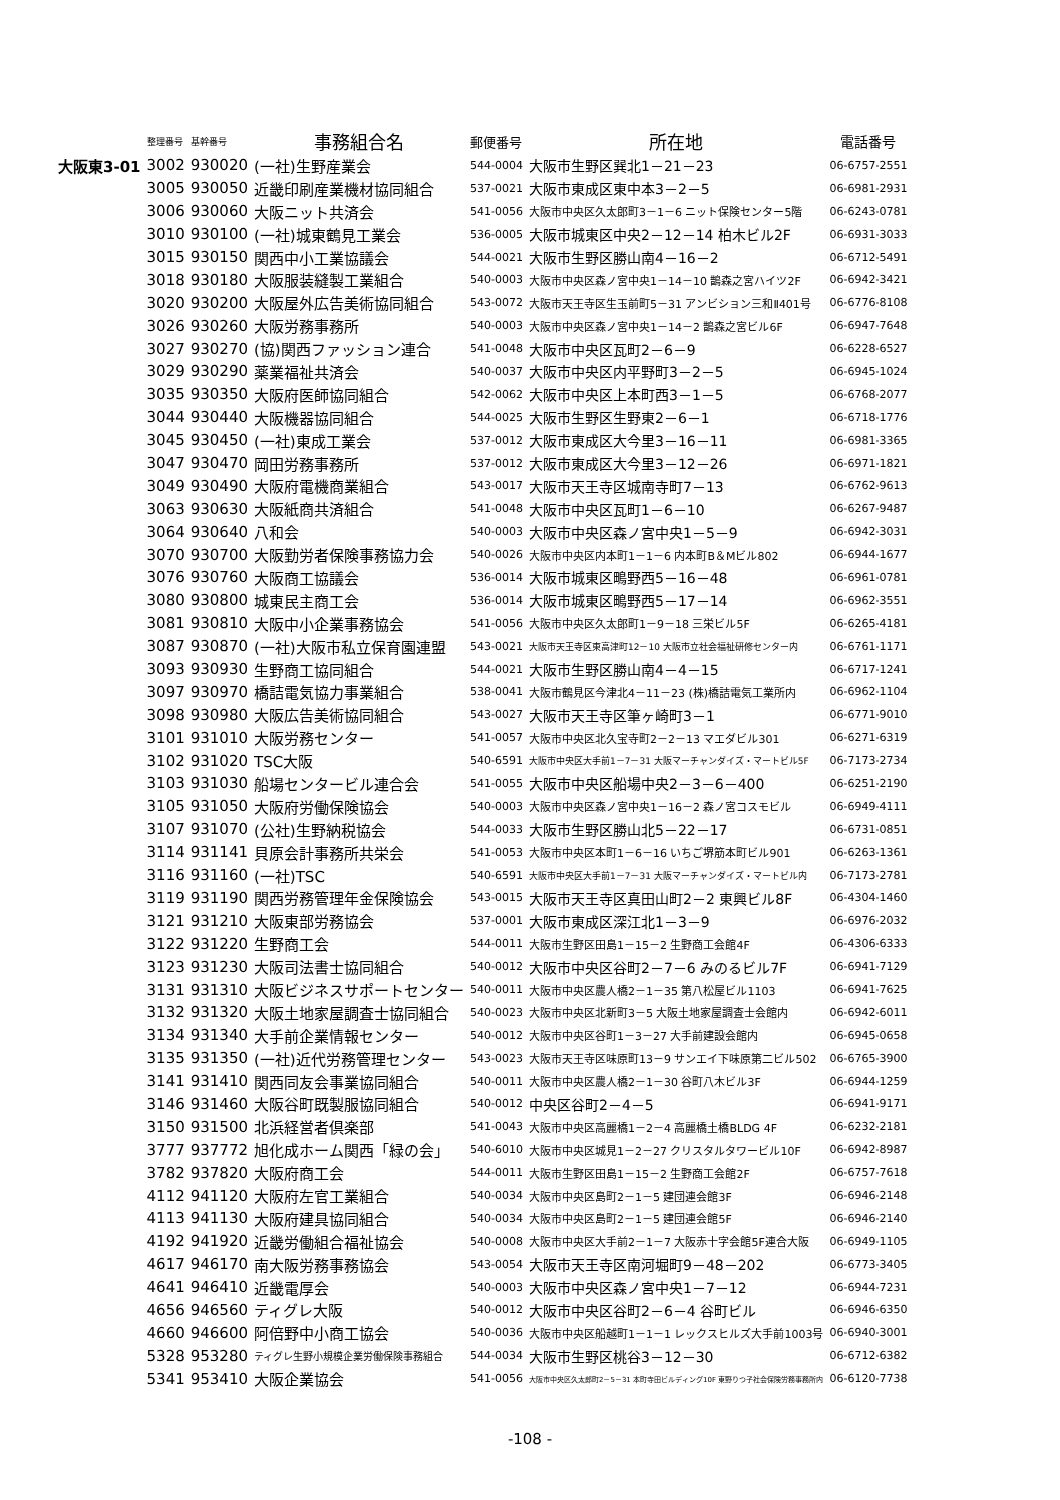| | 整理番号 | 基幹番号 | 事務組合名 | 郵便番号 | 所在地 | 電話番号 |
| --- | --- | --- | --- | --- | --- | --- |
| 大阪東3-01 | 3002 | 930020 | (一社)生野産業会 | 544-0004 | 大阪市生野区巽北1－21－23 | 06-6757-2551 |
| | 3005 | 930050 | 近畿印刷産業機材協同組合 | 537-0021 | 大阪市東成区東中本3－2－5 | 06-6981-2931 |
| | 3006 | 930060 | 大阪ニット共済会 | 541-0056 | 大阪市中央区久太郎町3－1－6 ニット保険センター5階 | 06-6243-0781 |
| | 3010 | 930100 | (一社)城東鶴見工業会 | 536-0005 | 大阪市城東区中央2－12－14 柏木ビル2F | 06-6931-3033 |
| | 3015 | 930150 | 関西中小工業協議会 | 544-0021 | 大阪市生野区勝山南4－16－2 | 06-6712-5491 |
| | 3018 | 930180 | 大阪服装縫製工業組合 | 540-0003 | 大阪市中央区森ノ宮中央1－14－10 鵲森之宮ハイツ2F | 06-6942-3421 |
| | 3020 | 930200 | 大阪屋外広告美術協同組合 | 543-0072 | 大阪市天王寺区生玉前町5－31 アンビション三和Ⅱ401号 | 06-6776-8108 |
| | 3026 | 930260 | 大阪労務事務所 | 540-0003 | 大阪市中央区森ノ宮中央1－14－2 鵲森之宮ビル6F | 06-6947-7648 |
| | 3027 | 930270 | (協)関西ファッション連合 | 541-0048 | 大阪市中央区瓦町2－6－9 | 06-6228-6527 |
| | 3029 | 930290 | 薬業福祉共済会 | 540-0037 | 大阪市中央区内平野町3－2－5 | 06-6945-1024 |
| | 3035 | 930350 | 大阪府医師協同組合 | 542-0062 | 大阪市中央区上本町西3－1－5 | 06-6768-2077 |
| | 3044 | 930440 | 大阪機器協同組合 | 544-0025 | 大阪市生野区生野東2－6－1 | 06-6718-1776 |
| | 3045 | 930450 | (一社)東成工業会 | 537-0012 | 大阪市東成区大今里3－16－11 | 06-6981-3365 |
| | 3047 | 930470 | 岡田労務事務所 | 537-0012 | 大阪市東成区大今里3－12－26 | 06-6971-1821 |
| | 3049 | 930490 | 大阪府電機商業組合 | 543-0017 | 大阪市天王寺区城南寺町7－13 | 06-6762-9613 |
| | 3063 | 930630 | 大阪紙商共済組合 | 541-0048 | 大阪市中央区瓦町1－6－10 | 06-6267-9487 |
| | 3064 | 930640 | 八和会 | 540-0003 | 大阪市中央区森ノ宮中央1－5－9 | 06-6942-3031 |
| | 3070 | 930700 | 大阪勤労者保険事務協力会 | 540-0026 | 大阪市中央区内本町1－1－6 内本町B＆Mビル802 | 06-6944-1677 |
| | 3076 | 930760 | 大阪商工協議会 | 536-0014 | 大阪市城東区鴫野西5－16－48 | 06-6961-0781 |
| | 3080 | 930800 | 城東民主商工会 | 536-0014 | 大阪市城東区鴫野西5－17－14 | 06-6962-3551 |
| | 3081 | 930810 | 大阪中小企業事務協会 | 541-0056 | 大阪市中央区久太郎町1－9－18 三栄ビル5F | 06-6265-4181 |
| | 3087 | 930870 | (一社)大阪市私立保育園連盟 | 543-0021 | 大阪市天王寺区東高津町12－10 大阪市立社会福祉研修センター内 | 06-6761-1171 |
| | 3093 | 930930 | 生野商工協同組合 | 544-0021 | 大阪市生野区勝山南4－4－15 | 06-6717-1241 |
| | 3097 | 930970 | 橋詰電気協力事業組合 | 538-0041 | 大阪市鶴見区今津北4－11－23 (株)橋詰電気工業所内 | 06-6962-1104 |
| | 3098 | 930980 | 大阪広告美術協同組合 | 543-0027 | 大阪市天王寺区筆ヶ崎町3－1 | 06-6771-9010 |
| | 3101 | 931010 | 大阪労務センター | 541-0057 | 大阪市中央区北久宝寺町2－2－13 マエダビル301 | 06-6271-6319 |
| | 3102 | 931020 | TSC大阪 | 540-6591 | 大阪市中央区大手前1－7－31 大阪マーチャンダイズ・マートビル5F | 06-7173-2734 |
| | 3103 | 931030 | 船場センタービル連合会 | 541-0055 | 大阪市中央区船場中央2－3－6－400 | 06-6251-2190 |
| | 3105 | 931050 | 大阪府労働保険協会 | 540-0003 | 大阪市中央区森ノ宮中央1－16－2 森ノ宮コスモビル | 06-6949-4111 |
| | 3107 | 931070 | (公社)生野納税協会 | 544-0033 | 大阪市生野区勝山北5－22－17 | 06-6731-0851 |
| | 3114 | 931141 | 貝原会計事務所共栄会 | 541-0053 | 大阪市中央区本町1－6－16 いちご堺筋本町ビル901 | 06-6263-1361 |
| | 3116 | 931160 | (一社)TSC | 540-6591 | 大阪市中央区大手前1－7－31 大阪マーチャンダイズ・マートビル内 | 06-7173-2781 |
| | 3119 | 931190 | 関西労務管理年金保険協会 | 543-0015 | 大阪市天王寺区真田山町2－2 東興ビル8F | 06-4304-1460 |
| | 3121 | 931210 | 大阪東部労務協会 | 537-0001 | 大阪市東成区深江北1－3－9 | 06-6976-2032 |
| | 3122 | 931220 | 生野商工会 | 544-0011 | 大阪市生野区田島1－15－2 生野商工会館4F | 06-4306-6333 |
| | 3123 | 931230 | 大阪司法書士協同組合 | 540-0012 | 大阪市中央区谷町2－7－6 みのるビル7F | 06-6941-7129 |
| | 3131 | 931310 | 大阪ビジネスサポートセンター | 540-0011 | 大阪市中央区農人橋2－1－35 第八松屋ビル1103 | 06-6941-7625 |
| | 3132 | 931320 | 大阪土地家屋調査士協同組合 | 540-0023 | 大阪市中央区北新町3－5 大阪土地家屋調査士会館内 | 06-6942-6011 |
| | 3134 | 931340 | 大手前企業情報センター | 540-0012 | 大阪市中央区谷町1－3－27 大手前建設会館内 | 06-6945-0658 |
| | 3135 | 931350 | (一社)近代労務管理センター | 543-0023 | 大阪市天王寺区味原町13－9 サンエイ下味原第二ビル502 | 06-6765-3900 |
| | 3141 | 931410 | 関西同友会事業協同組合 | 540-0011 | 大阪市中央区農人橋2－1－30 谷町八木ビル3F | 06-6944-1259 |
| | 3146 | 931460 | 大阪谷町既製服協同組合 | 540-0012 | 中央区谷町2－4－5 | 06-6941-9171 |
| | 3150 | 931500 | 北浜経営者倶楽部 | 541-0043 | 大阪市中央区高麗橋1－2－4 高麗橋土橋BLDG 4F | 06-6232-2181 |
| | 3777 | 937772 | 旭化成ホーム関西「緑の会」 | 540-6010 | 大阪市中央区城見1－2－27 クリスタルタワービル10F | 06-6942-8987 |
| | 3782 | 937820 | 大阪府商工会 | 544-0011 | 大阪市生野区田島1－15－2 生野商工会館2F | 06-6757-7618 |
| | 4112 | 941120 | 大阪府左官工業組合 | 540-0034 | 大阪市中央区島町2－1－5 建団連会館3F | 06-6946-2148 |
| | 4113 | 941130 | 大阪府建具協同組合 | 540-0034 | 大阪市中央区島町2－1－5 建団連会館5F | 06-6946-2140 |
| | 4192 | 941920 | 近畿労働組合福祉協会 | 540-0008 | 大阪市中央区大手前2－1－7 大阪赤十字会館5F連合大阪 | 06-6949-1105 |
| | 4617 | 946170 | 南大阪労務事務協会 | 543-0054 | 大阪市天王寺区南河堀町9－48－202 | 06-6773-3405 |
| | 4641 | 946410 | 近畿電厚会 | 540-0003 | 大阪市中央区森ノ宮中央1－7－12 | 06-6944-7231 |
| | 4656 | 946560 | ティグレ大阪 | 540-0012 | 大阪市中央区谷町2－6－4 谷町ビル | 06-6946-6350 |
| | 4660 | 946600 | 阿倍野中小商工協会 | 540-0036 | 大阪市中央区船越町1－1－1 レックスヒルズ大手前1003号 | 06-6940-3001 |
| | 5328 | 953280 | ティグレ生野小規模企業労働保険事務組合 | 544-0034 | 大阪市生野区桃谷3－12－30 | 06-6712-6382 |
| | 5341 | 953410 | 大阪企業協会 | 541-0056 | 大阪市中央区久太郎町2－5－31 本町寺田ビルディング10F 東野りつ子社会保険労務事務所内 | 06-6120-7738 |
-108 -